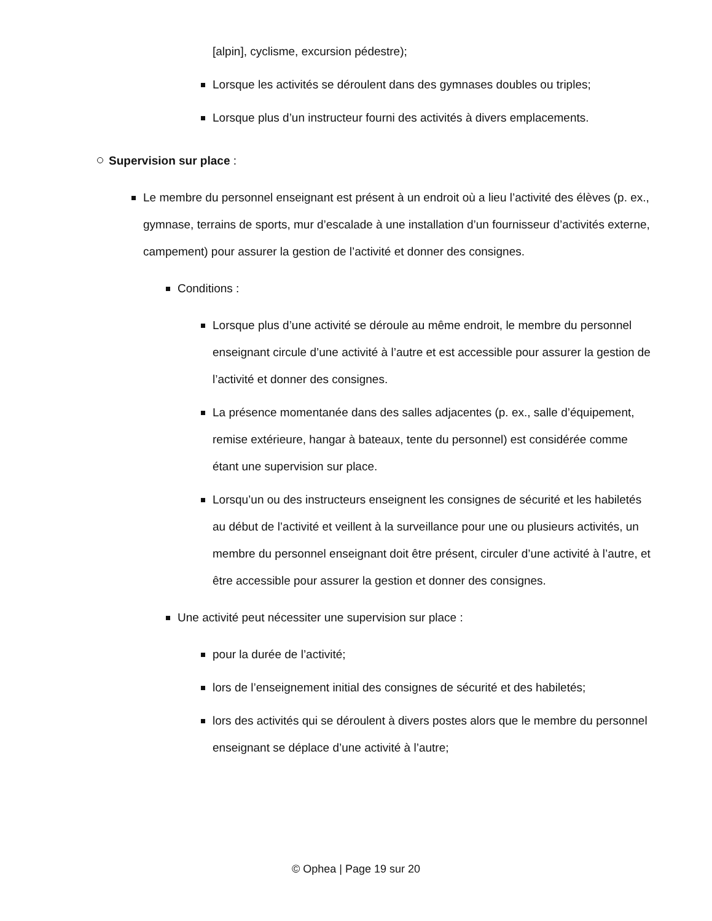[alpin], cyclisme, excursion pédestre);
Lorsque les activités se déroulent dans des gymnases doubles ou triples;
Lorsque plus d’un instructeur fourni des activités à divers emplacements.
Supervision sur place :
Le membre du personnel enseignant est présent à un endroit où a lieu l’activité des élèves (p. ex., gymnase, terrains de sports, mur d’escalade à une installation d’un fournisseur d’activités externe, campement) pour assurer la gestion de l’activité et donner des consignes.
Conditions :
Lorsque plus d’une activité se déroule au même endroit, le membre du personnel enseignant circule d’une activité à l’autre et est accessible pour assurer la gestion de l’activité et donner des consignes.
La présence momentanée dans des salles adjacentes (p. ex., salle d’équipement, remise extérieure, hangar à bateaux, tente du personnel) est considérée comme étant une supervision sur place.
Lorsqu’un ou des instructeurs enseignent les consignes de sécurité et les habiletés au début de l’activité et veillent à la surveillance pour une ou plusieurs activités, un membre du personnel enseignant doit être présent, circuler d’une activité à l’autre, et être accessible pour assurer la gestion et donner des consignes.
Une activité peut nécessiter une supervision sur place :
pour la durée de l’activité;
lors de l’enseignement initial des consignes de sécurité et des habiletés;
lors des activités qui se déroulent à divers postes alors que le membre du personnel enseignant se déplace d’une activité à l’autre;
© Ophea | Page 19 sur 20